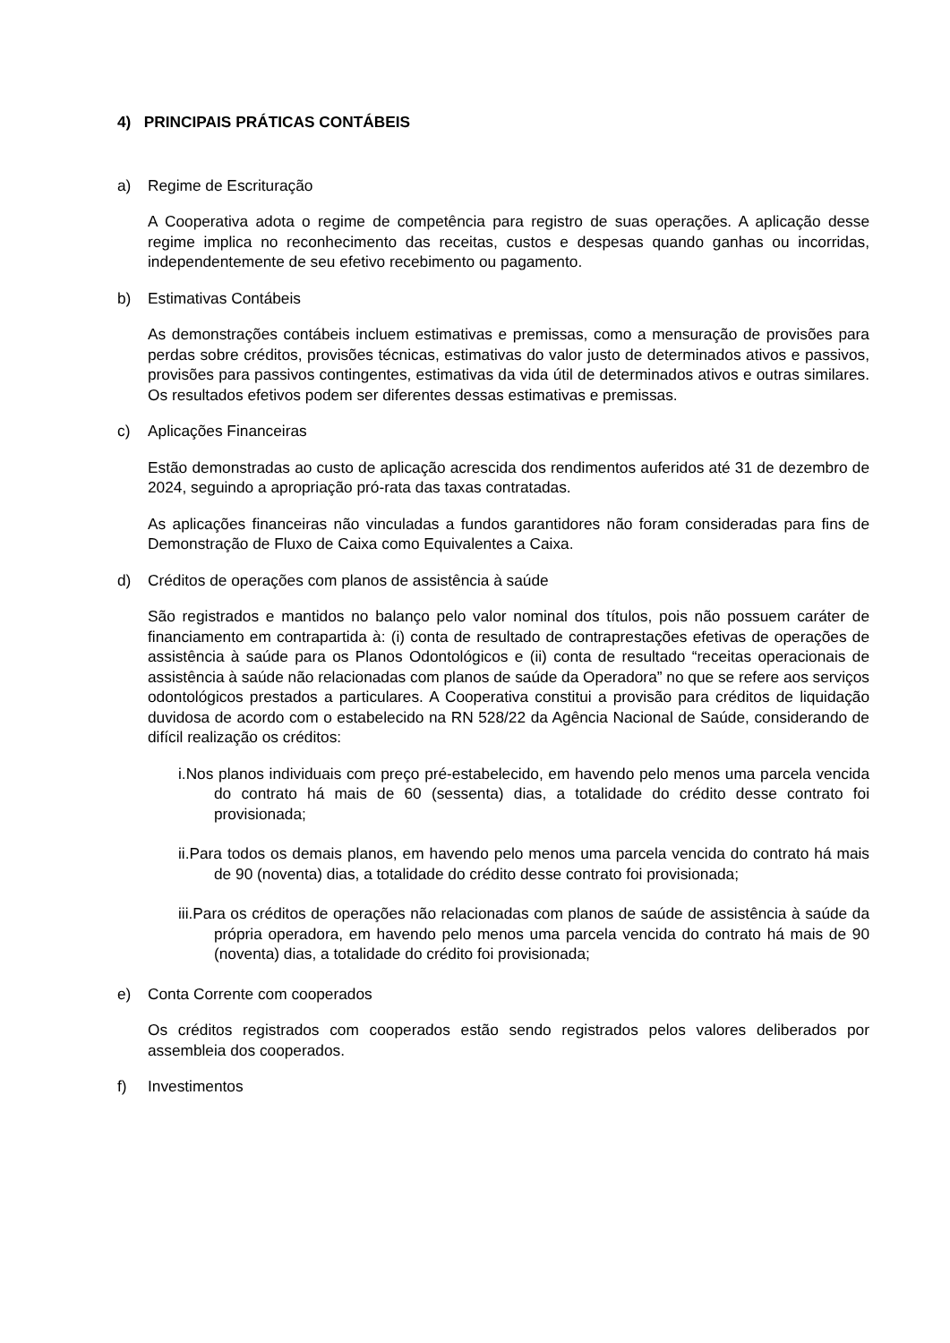4) PRINCIPAIS PRÁTICAS CONTÁBEIS
a) Regime de Escrituração
A Cooperativa adota o regime de competência para registro de suas operações. A aplicação desse regime implica no reconhecimento das receitas, custos e despesas quando ganhas ou incorridas, independentemente de seu efetivo recebimento ou pagamento.
b) Estimativas Contábeis
As demonstrações contábeis incluem estimativas e premissas, como a mensuração de provisões para perdas sobre créditos, provisões técnicas, estimativas do valor justo de determinados ativos e passivos, provisões para passivos contingentes, estimativas da vida útil de determinados ativos e outras similares. Os resultados efetivos podem ser diferentes dessas estimativas e premissas.
c) Aplicações Financeiras
Estão demonstradas ao custo de aplicação acrescida dos rendimentos auferidos até 31 de dezembro de 2024, seguindo a apropriação pró-rata das taxas contratadas.
As aplicações financeiras não vinculadas a fundos garantidores não foram consideradas para fins de Demonstração de Fluxo de Caixa como Equivalentes a Caixa.
d) Créditos de operações com planos de assistência à saúde
São registrados e mantidos no balanço pelo valor nominal dos títulos, pois não possuem caráter de financiamento em contrapartida à: (i) conta de resultado de contraprestações efetivas de operações de assistência à saúde para os Planos Odontológicos e (ii) conta de resultado “receitas operacionais de assistência à saúde não relacionadas com planos de saúde da Operadora” no que se refere aos serviços odontológicos prestados a particulares. A Cooperativa constitui a provisão para créditos de liquidação duvidosa de acordo com o estabelecido na RN 528/22 da Agência Nacional de Saúde, considerando de difícil realização os créditos:
i.Nos planos individuais com preço pré-estabelecido, em havendo pelo menos uma parcela vencida do contrato há mais de 60 (sessenta) dias, a totalidade do crédito desse contrato foi provisionada;
ii.Para todos os demais planos, em havendo pelo menos uma parcela vencida do contrato há mais de 90 (noventa) dias, a totalidade do crédito desse contrato foi provisionada;
iii.Para os créditos de operações não relacionadas com planos de saúde de assistência à saúde da própria operadora, em havendo pelo menos uma parcela vencida do contrato há mais de 90 (noventa) dias, a totalidade do crédito foi provisionada;
e) Conta Corrente com cooperados
Os créditos registrados com cooperados estão sendo registrados pelos valores deliberados por assembleia dos cooperados.
f) Investimentos